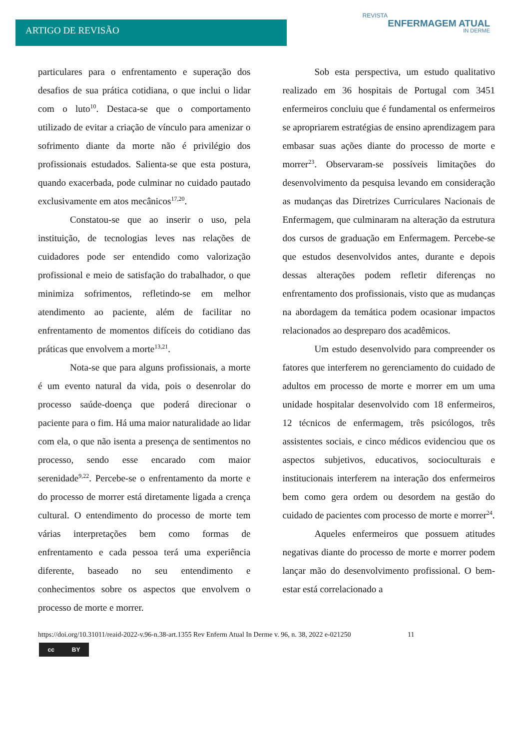ARTIGO DE REVISÃO
REVISTA
ENFERMAGEM ATUAL
IN DERME
particulares para o enfrentamento e superação dos desafios de sua prática cotidiana, o que inclui o lidar com o luto<sup>10</sup>. Destaca-se que o comportamento utilizado de evitar a criação de vínculo para amenizar o sofrimento diante da morte não é privilégio dos profissionais estudados. Salienta-se que esta postura, quando exacerbada, pode culminar no cuidado pautado exclusivamente em atos mecânicos<sup>17,20</sup>.
Constatou-se que ao inserir o uso, pela instituição, de tecnologias leves nas relações de cuidadores pode ser entendido como valorização profissional e meio de satisfação do trabalhador, o que minimiza sofrimentos, refletindo-se em melhor atendimento ao paciente, além de facilitar no enfrentamento de momentos difíceis do cotidiano das práticas que envolvem a morte<sup>13,21</sup>.
Nota-se que para alguns profissionais, a morte é um evento natural da vida, pois o desenrolar do processo saúde-doença que poderá direcionar o paciente para o fim. Há uma maior naturalidade ao lidar com ela, o que não isenta a presença de sentimentos no processo, sendo esse encarado com maior serenidade<sup>9,22</sup>. Percebe-se o enfrentamento da morte e do processo de morrer está diretamente ligada a crença cultural. O entendimento do processo de morte tem várias interpretações bem como formas de enfrentamento e cada pessoa terá uma experiência diferente, baseado no seu entendimento e conhecimentos sobre os aspectos que envolvem o processo de morte e morrer.
Sob esta perspectiva, um estudo qualitativo realizado em 36 hospitais de Portugal com 3451 enfermeiros concluiu que é fundamental os enfermeiros se apropriarem estratégias de ensino aprendizagem para embasar suas ações diante do processo de morte e morrer<sup>23</sup>. Observaram-se possíveis limitações do desenvolvimento da pesquisa levando em consideração as mudanças das Diretrizes Curriculares Nacionais de Enfermagem, que culminaram na alteração da estrutura dos cursos de graduação em Enfermagem. Percebe-se que estudos desenvolvidos antes, durante e depois dessas alterações podem refletir diferenças no enfrentamento dos profissionais, visto que as mudanças na abordagem da temática podem ocasionar impactos relacionados ao despreparo dos acadêmicos.
Um estudo desenvolvido para compreender os fatores que interferem no gerenciamento do cuidado de adultos em processo de morte e morrer em um uma unidade hospitalar desenvolvido com 18 enfermeiros, 12 técnicos de enfermagem, três psicólogos, três assistentes sociais, e cinco médicos evidenciou que os aspectos subjetivos, educativos, socioculturais e institucionais interferem na interação dos enfermeiros bem como gera ordem ou desordem na gestão do cuidado de pacientes com processo de morte e morrer<sup>24</sup>.
Aqueles enfermeiros que possuem atitudes negativas diante do processo de morte e morrer podem lançar mão do desenvolvimento profissional. O bem-estar está correlacionado a
https://doi.org/10.31011/reaid-2022-v.96-n.38-art.1355 Rev Enferm Atual In Derme v. 96, n. 38, 2022 e-021250 11
cc BY